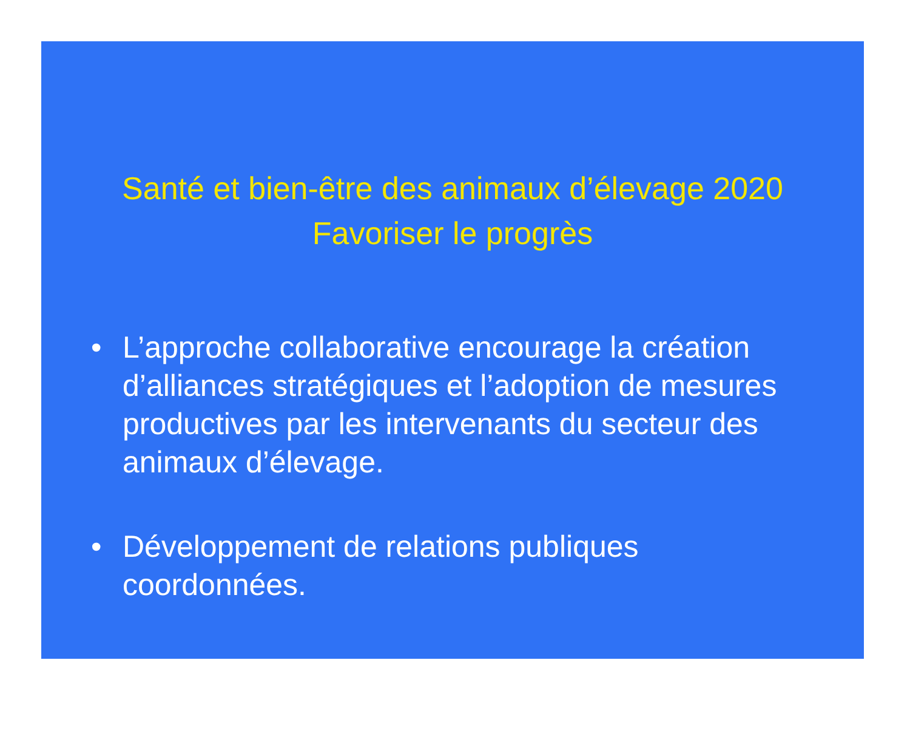Santé et bien-être des animaux d’élevage 2020
Favoriser le progrès
• L’approche collaborative encourage la création d’alliances stratégiques et l’adoption de mesures productives par les intervenants du secteur des animaux d’élevage.
• Développement de relations publiques coordonnées.